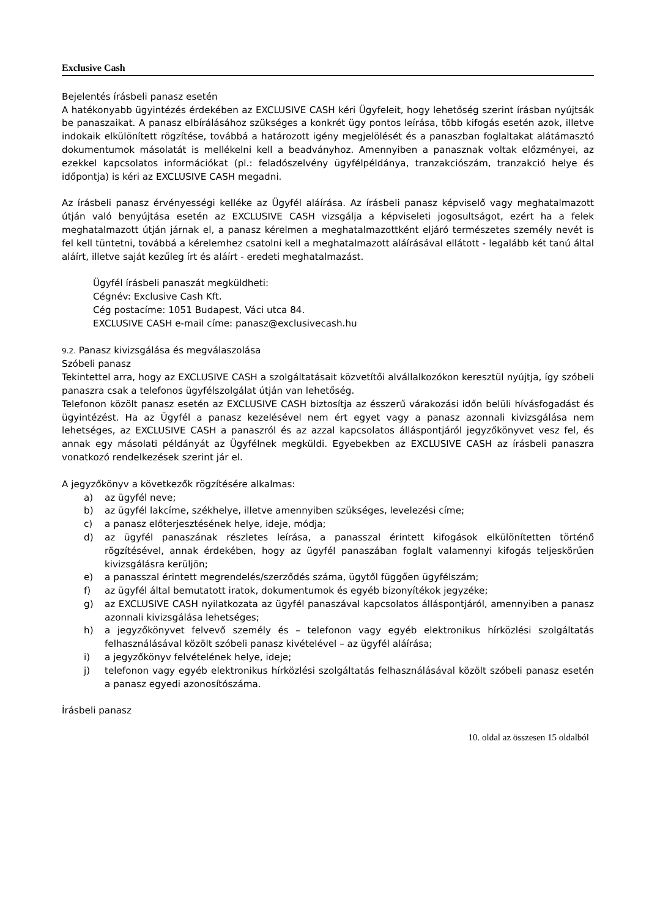Exclusive Cash
Bejelentés írásbeli panasz esetén
A hatékonyabb ügyintézés érdekében az EXCLUSIVE CASH kéri Ügyfeleit, hogy lehetőség szerint írásban nyújtsák be panaszaikat. A panasz elbírálásához szükséges a konkrét ügy pontos leírása, több kifogás esetén azok, illetve indokaik elkülönített rögzítése, továbbá a határozott igény megjelölését és a panaszban foglaltakat alátámasztó dokumentumok másolatát is mellékelni kell a beadványhoz. Amennyiben a panasznak voltak előzményei, az ezekkel kapcsolatos információkat (pl.: feladószelvény ügyfélpéldánya, tranzakciószám, tranzakció helye és időpontja) is kéri az EXCLUSIVE CASH megadni.
Az írásbeli panasz érvényességi kelléke az Ügyfél aláírása. Az írásbeli panasz képviselő vagy meghatalmazott útján való benyújtása esetén az EXCLUSIVE CASH vizsgálja a képviseleti jogosultságot, ezért ha a felek meghatalmazott útján járnak el, a panasz kérelmen a meghatalmazottként eljáró természetes személy nevét is fel kell tüntetni, továbbá a kérelemhez csatolni kell a meghatalmazott aláírásával ellátott - legalább két tanú által aláírt, illetve saját kezűleg írt és aláírt - eredeti meghatalmazást.
Ügyfél írásbeli panaszát megküldheti:
Cégnév: Exclusive Cash Kft.
Cég postacíme: 1051 Budapest, Váci utca 84.
EXCLUSIVE CASH e-mail címe: panasz@exclusivecash.hu
9.2. Panasz kivizsgálása és megválaszolása
Szóbeli panasz
Tekintettel arra, hogy az EXCLUSIVE CASH a szolgáltatásait közvetítői alvállalkozókon keresztül nyújtja, így szóbeli panaszra csak a telefonos ügyfélszolgálat útján van lehetőség.
Telefonon közölt panasz esetén az EXCLUSIVE CASH biztosítja az ésszerű várakozási időn belüli hívásfogadást és ügyintézést. Ha az Ügyfél a panasz kezelésével nem ért egyet vagy a panasz azonnali kivizsgálása nem lehetséges, az EXCLUSIVE CASH a panaszról és az azzal kapcsolatos álláspontjáról jegyzőkönyvet vesz fel, és annak egy másolati példányát az Ügyfélnek megküldi. Egyebekben az EXCLUSIVE CASH az írásbeli panaszra vonatkozó rendelkezések szerint jár el.
A jegyzőkönyv a következők rögzítésére alkalmas:
a) az ügyfél neve;
b) az ügyfél lakcíme, székhelye, illetve amennyiben szükséges, levelezési címe;
c) a panasz előterjesztésének helye, ideje, módja;
d) az ügyfél panaszának részletes leírása, a panasszal érintett kifogások elkülönítetten történő rögzítésével, annak érdekében, hogy az ügyfél panaszában foglalt valamennyi kifogás teljeskörűen kivizsgálásra kerüljön;
e) a panasszal érintett megrendelés/szerződés száma, ügytől függően ügyfélszám;
f) az ügyfél által bemutatott iratok, dokumentumok és egyéb bizonyítékok jegyzéke;
g) az EXCLUSIVE CASH nyilatkozata az ügyfél panaszával kapcsolatos álláspontjáról, amennyiben a panasz azonnali kivizsgálása lehetséges;
h) a jegyzőkönyvet felvevő személy és – telefonon vagy egyéb elektronikus hírközlési szolgáltatás felhasználásával közölt szóbeli panasz kivételével – az ügyfél aláírása;
i) a jegyzőkönyv felvételének helye, ideje;
j) telefonon vagy egyéb elektronikus hírközlési szolgáltatás felhasználásával közölt szóbeli panasz esetén a panasz egyedi azonosítószáma.
Írásbeli panasz
10. oldal az összesen 15 oldalból